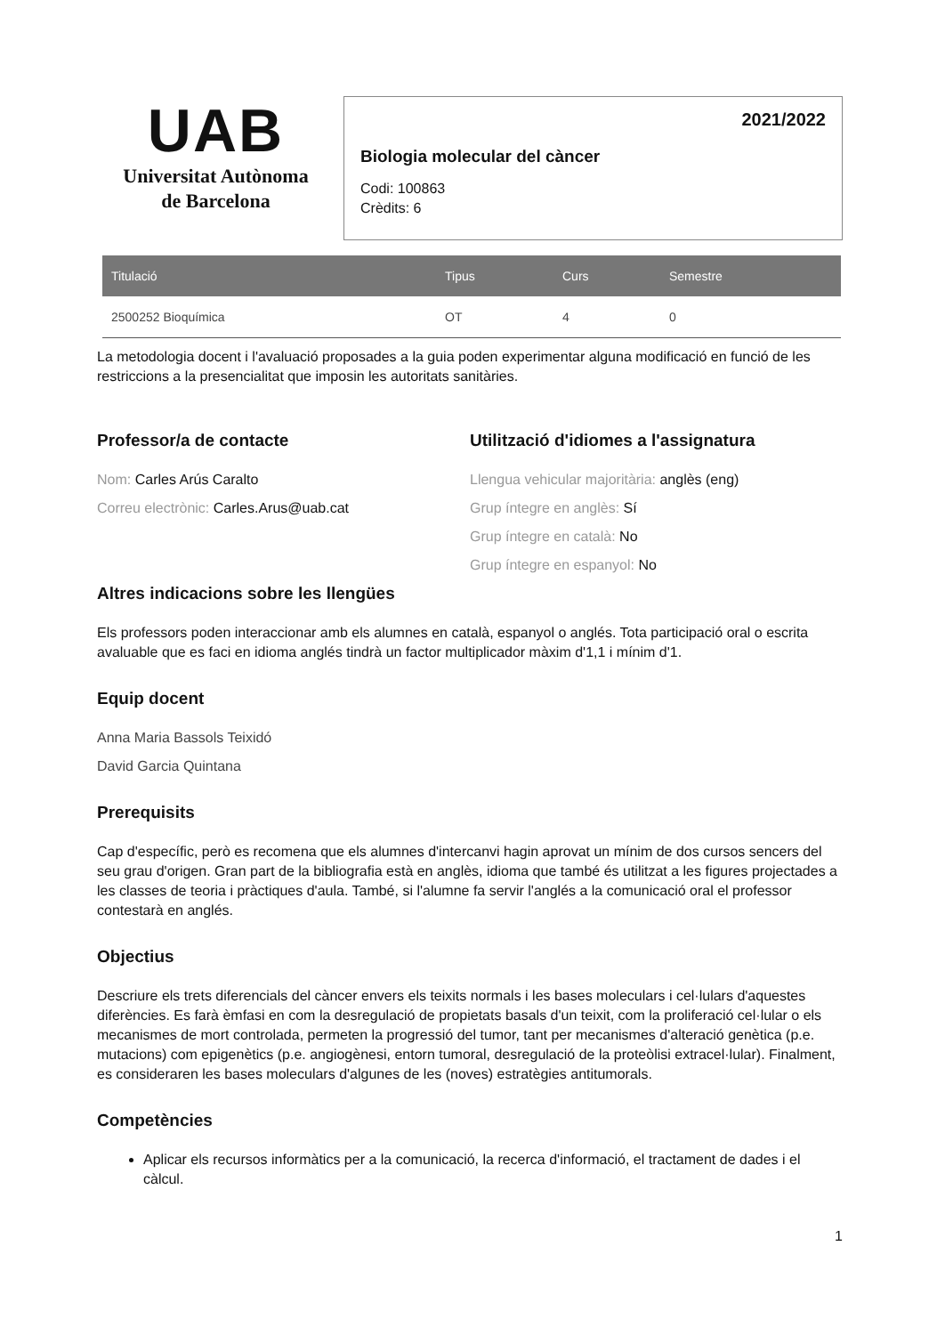UAB
Universitat Autònoma
de Barcelona
2021/2022
Biologia molecular del càncer
Codi: 100863
Crèdits: 6
| Titulació | Tipus | Curs | Semestre |
| --- | --- | --- | --- |
| 2500252 Bioquímica | OT | 4 | 0 |
La metodologia docent i l'avaluació proposades a la guia poden experimentar alguna modificació en funció de les restriccions a la presencialitat que imposin les autoritats sanitàries.
Professor/a de contacte
Nom: Carles Arús Caralto
Correu electrònic: Carles.Arus@uab.cat
Utilització d'idiomes a l'assignatura
Llengua vehicular majoritària: anglès (eng)
Grup íntegre en anglès: Sí
Grup íntegre en català: No
Grup íntegre en espanyol: No
Altres indicacions sobre les llengües
Els professors poden interaccionar amb els alumnes en català, espanyol o anglés. Tota participació oral o escrita avaluable que es faci en idioma anglés tindrà un factor multiplicador màxim d'1,1 i mínim d'1.
Equip docent
Anna Maria Bassols Teixidó
David Garcia Quintana
Prerequisits
Cap d'específic, però es recomena que els alumnes d'intercanvi hagin aprovat un mínim de dos cursos sencers del seu grau d'origen. Gran part de la bibliografia està en anglès, idioma que també és utilitzat a les figures projectades a les classes de teoria i pràctiques d'aula. També, si l'alumne fa servir l'anglés a la comunicació oral el professor contestarà en anglés.
Objectius
Descriure els trets diferencials del càncer envers els teixits normals i les bases moleculars i cel·lulars d'aquestes diferències. Es farà èmfasi en com la desregulació de propietats basals d'un teixit, com la proliferació cel·lular o els mecanismes de mort controlada, permeten la progressió del tumor, tant per mecanismes d'alteració genètica (p.e. mutacions) com epigenètics (p.e. angiogènesi, entorn tumoral, desregulació de la proteòlisi extracel·lular). Finalment, es consideraren les bases moleculars d'algunes de les (noves) estratègies antitumorals.
Competències
Aplicar els recursos informàtics per a la comunicació, la recerca d'informació, el tractament de dades i el càlcul.
1